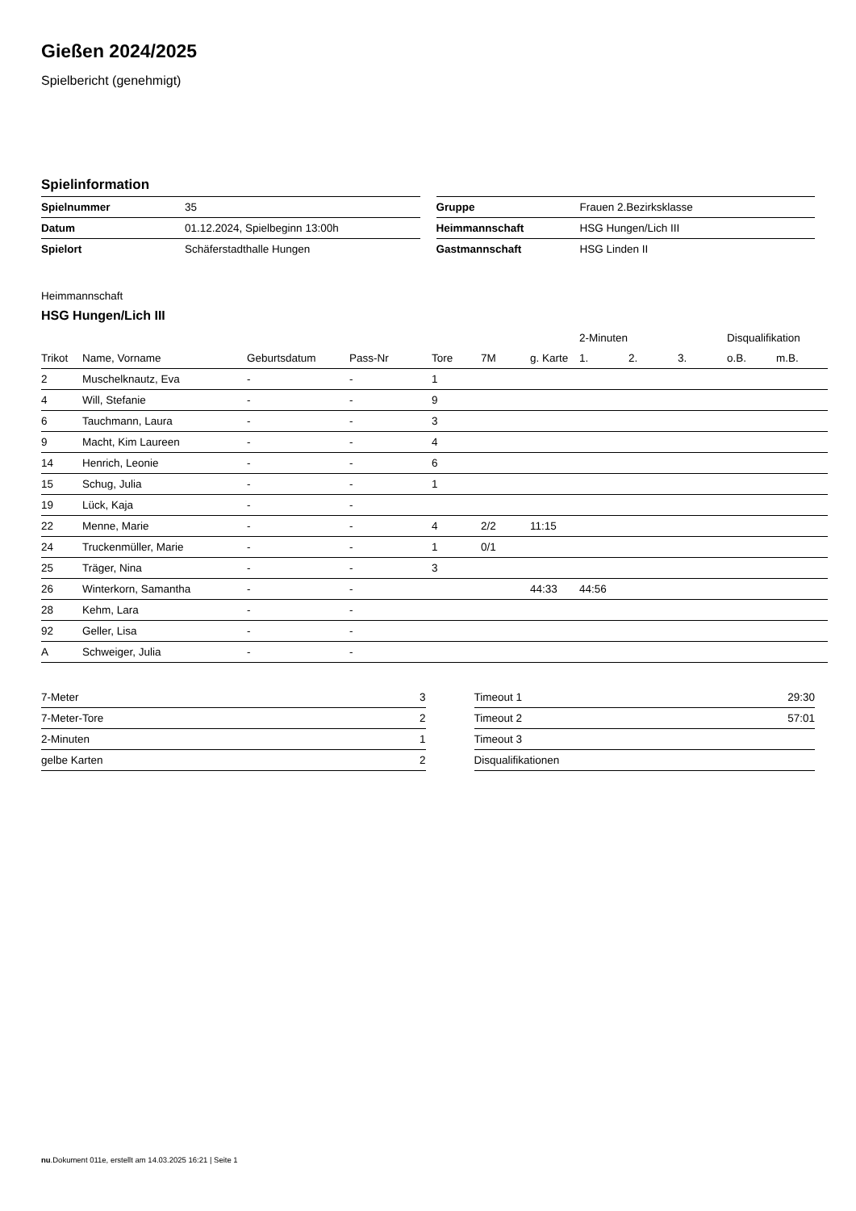Gießen 2024/2025
Spielbericht (genehmigt)
Spielinformation
| Spielnummer | 35 |
| Datum | 01.12.2024, Spielbeginn 13:00h |
| Spielort | Schäferstadthalle Hungen |
| Gruppe | Frauen 2.Bezirksklasse |
| Heimmannschaft | HSG Hungen/Lich III |
| Gastmannschaft | HSG Linden II |
Heimmannschaft
HSG Hungen/Lich III
| | | | | | | | 2-Minuten | | | Disqualifikation | |
| --- | --- | --- | --- | --- | --- | --- | --- | --- | --- | --- | --- |
| Trikot | Name, Vorname | Geburtsdatum | Pass-Nr | Tore | 7M | g. Karte | 1. | 2. | 3. | o.B. | m.B. |
| 2 | Muschelknautz, Eva | - | - | 1 | | | | | | | |
| 4 | Will, Stefanie | - | - | 9 | | | | | | | |
| 6 | Tauchmann, Laura | - | - | 3 | | | | | | | |
| 9 | Macht, Kim Laureen | - | - | 4 | | | | | | | |
| 14 | Henrich, Leonie | - | - | 6 | | | | | | | |
| 15 | Schug, Julia | - | - | 1 | | | | | | | |
| 19 | Lück, Kaja | - | - | | | | | | | | |
| 22 | Menne, Marie | - | - | 4 | 2/2 | 11:15 | | | | | |
| 24 | Truckenmüller, Marie | - | - | 1 | 0/1 | | | | | | |
| 25 | Träger, Nina | - | - | 3 | | | | | | | |
| 26 | Winterkorn, Samantha | - | - | | | 44:33 | 44:56 | | | | |
| 28 | Kehm, Lara | - | - | | | | | | | | |
| 92 | Geller, Lisa | - | - | | | | | | | | |
| A | Schweiger, Julia | - | - | | | | | | | | |
| 7-Meter | 3 |
| 7-Meter-Tore | 2 |
| 2-Minuten | 1 |
| gelbe Karten | 2 |
| Timeout 1 | 29:30 |
| Timeout 2 | 57:01 |
| Timeout 3 | |
| Disqualifikationen | |
nu.Dokument 011e, erstellt am 14.03.2025 16:21 | Seite 1